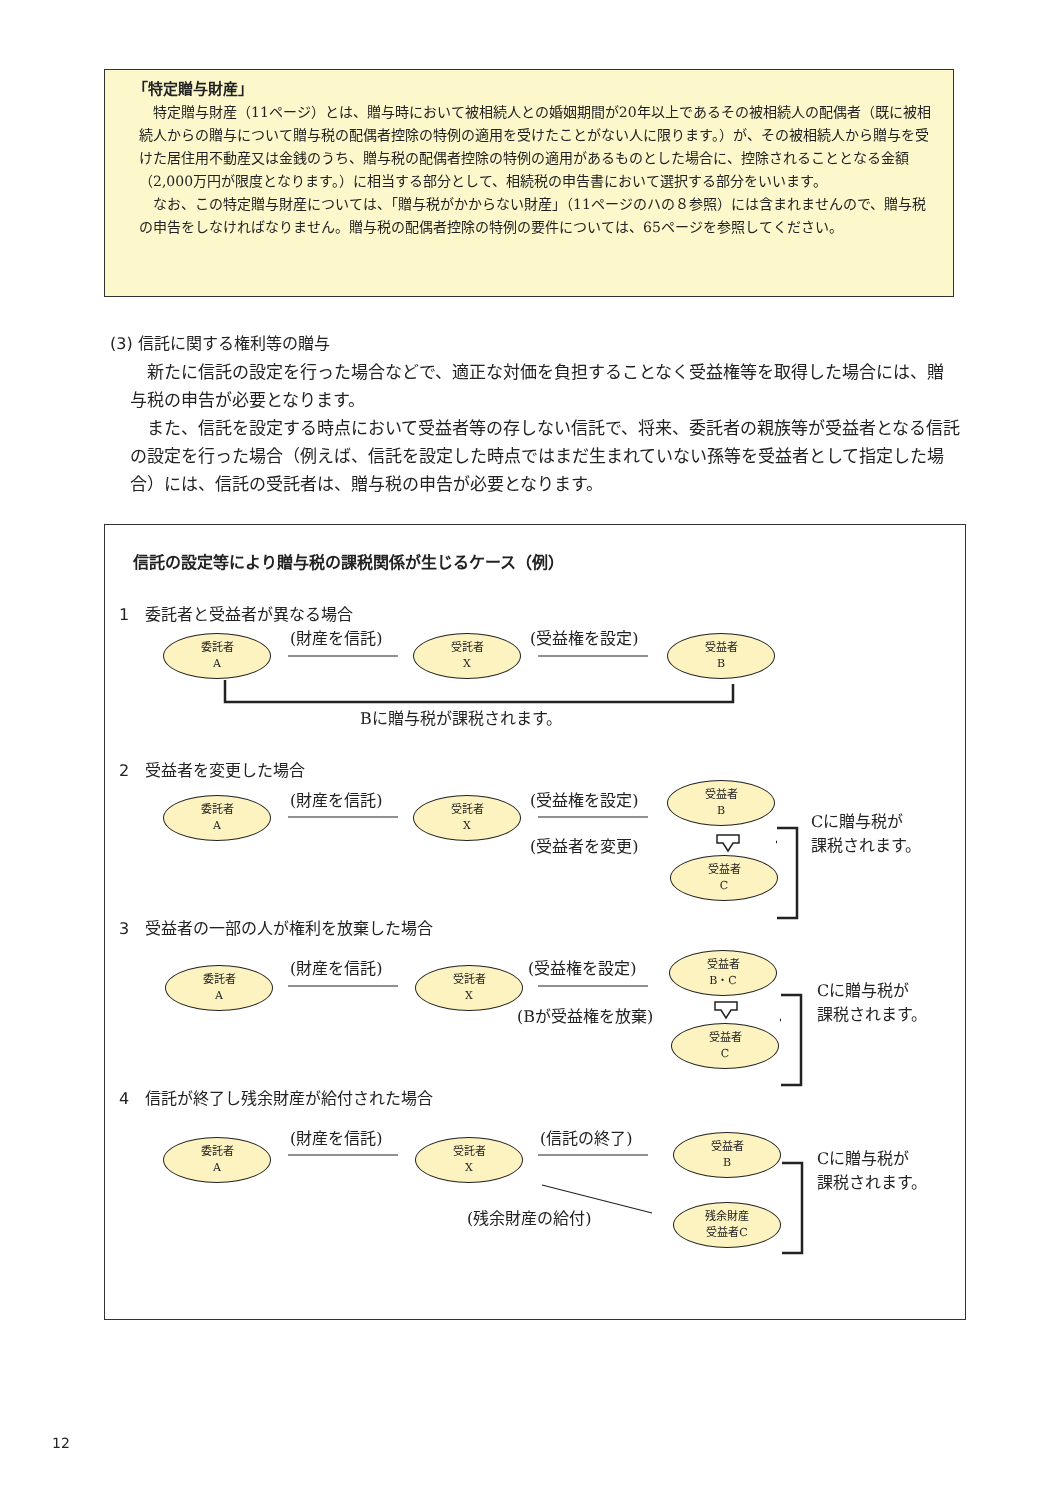「特定贈与財産」
特定贈与財産（11ページ）とは、贈与時において被相続人との婚姻期間が20年以上であるその被相続人の配偶者（既に被相続人からの贈与について贈与税の配偶者控除の特例の適用を受けたことがない人に限ります。）が、その被相続人から贈与を受けた居住用不動産又は金銭のうち、贈与税の配偶者控除の特例の適用があるものとした場合に、控除されることとなる金額（2,000万円が限度となります。）に相当する部分として、相続税の申告書において選択する部分をいいます。
なお、この特定贈与財産については、「贈与税がかからない財産」（11ページのハの８参照）には含まれませんので、贈与税の申告をしなければなりません。贈与税の配偶者控除の特例の要件については、65ページを参照してください。
(3) 信託に関する権利等の贈与
新たに信託の設定を行った場合などで、適正な対価を負担することなく受益権等を取得した場合には、贈与税の申告が必要となります。
また、信託を設定する時点において受益者等の存しない信託で、将来、委託者の親族等が受益者となる信託の設定を行った場合（例えば、信託を設定した時点ではまだ生まれていない孫等を受益者として指定した場合）には、信託の受託者は、贈与税の申告が必要となります。
信託の設定等により贈与税の課税関係が生じるケース（例）
1　委託者と受益者が異なる場合
委託者
A
(財産を信託)
受託者
X
(受益権を設定)
受益者
B
Bに贈与税が課税されます。
2　受益者を変更した場合
委託者
A
(財産を信託)
受託者
X
(受益権を設定)
受益者
B
(受益者を変更)
受益者
C
Cに贈与税が
課税されます。
3　受益者の一部の人が権利を放棄した場合
委託者
A
(財産を信託)
受託者
X
(受益権を設定)
受益者
B・C
(Bが受益権を放棄)
受益者
C
Cに贈与税が
課税されます。
4　信託が終了し残余財産が給付された場合
委託者
A
(財産を信託)
受託者
X
(信託の終了)
受益者
B
(残余財産の給付)
残余財産
受益者C
Cに贈与税が
課税されます。
12